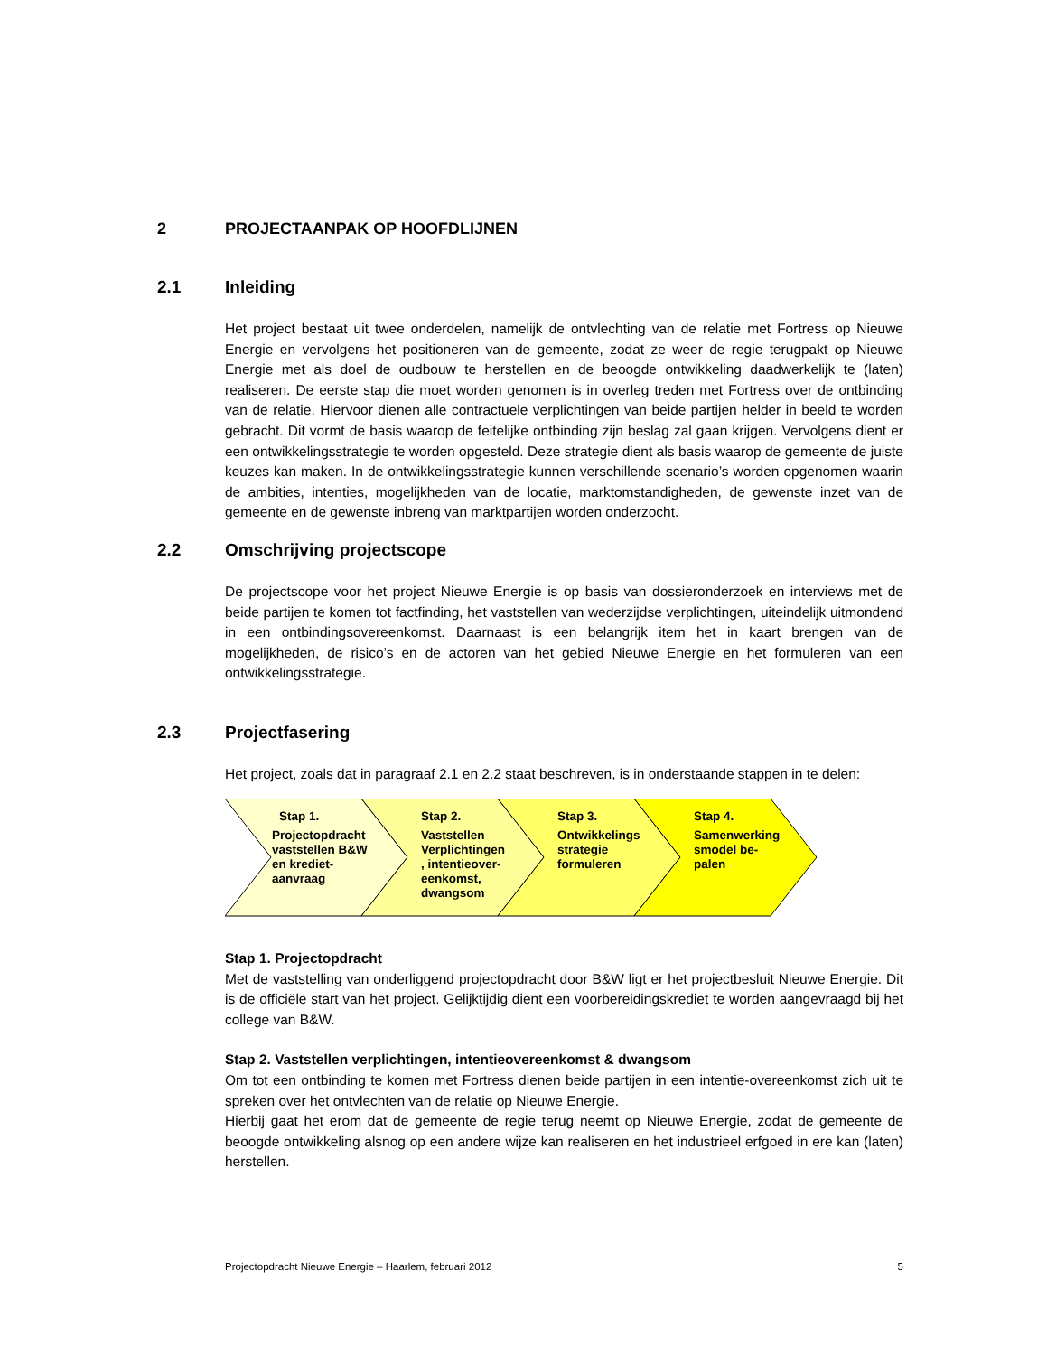2 PROJECTAANPAK OP HOOFDLIJNEN
2.1 Inleiding
Het project bestaat uit twee onderdelen, namelijk de ontvlechting van de relatie met Fortress op Nieuwe Energie en vervolgens het positioneren van de gemeente, zodat ze weer de regie terugpakt op Nieuwe Energie met als doel de oudbouw te herstellen en de beoogde ontwikkeling daadwerkelijk te (laten) realiseren. De eerste stap die moet worden genomen is in overleg treden met Fortress over de ontbinding van de relatie. Hiervoor dienen alle contractuele verplichtingen van beide partijen helder in beeld te worden gebracht. Dit vormt de basis waarop de feitelijke ontbinding zijn beslag zal gaan krijgen. Vervolgens dient er een ontwikkelingsstrategie te worden opgesteld. Deze strategie dient als basis waarop de gemeente de juiste keuzes kan maken. In de ontwikkelingsstrategie kunnen verschillende scenario’s worden opgenomen waarin de ambities, intenties, mogelijkheden van de locatie, marktomstandigheden, de gewenste inzet van de gemeente en de gewenste inbreng van marktpartijen worden onderzocht.
2.2 Omschrijving projectscope
De projectscope voor het project Nieuwe Energie is op basis van dossieronderzoek en interviews met de beide partijen te komen tot factfinding, het vaststellen van wederzijdse verplichtingen, uiteindelijk uitmondend in een ontbindingsovereenkomst. Daarnaast is een belangrijk item het in kaart brengen van de mogelijkheden, de risico’s en de actoren van het gebied Nieuwe Energie en het formuleren van een ontwikkelingsstrategie.
2.3 Projectfasering
Het project, zoals dat in paragraaf 2.1 en 2.2 staat beschreven, is in onderstaande stappen in te delen:
Stap 1.
Projectopdracht vaststellen B&W en krediet-aanvraag
Stap 2.
Vaststellen Verplichtingen , intentieover-eenkomst, dwangsom
Stap 3.
Ontwikkelings strategie formuleren
Stap 4.
Samenwerking smodel be-palen
Stap 1. Projectopdracht
Met de vaststelling van onderliggend projectopdracht door B&W ligt er het projectbesluit Nieuwe Energie. Dit is de officiële start van het project. Gelijktijdig dient een voorbereidingskrediet te worden aangevraagd bij het college van B&W.
Stap 2. Vaststellen verplichtingen, intentieovereenkomst & dwangsom
Om tot een ontbinding te komen met Fortress dienen beide partijen in een intentie-overeenkomst zich uit te spreken over het ontvlechten van de relatie op Nieuwe Energie.
Hierbij gaat het erom dat de gemeente de regie terug neemt op Nieuwe Energie, zodat de gemeente de beoogde ontwikkeling alsnog op een andere wijze kan realiseren en het industrieel erfgoed in ere kan (laten) herstellen.
Projectopdracht Nieuwe Energie – Haarlem, februari 2012 5